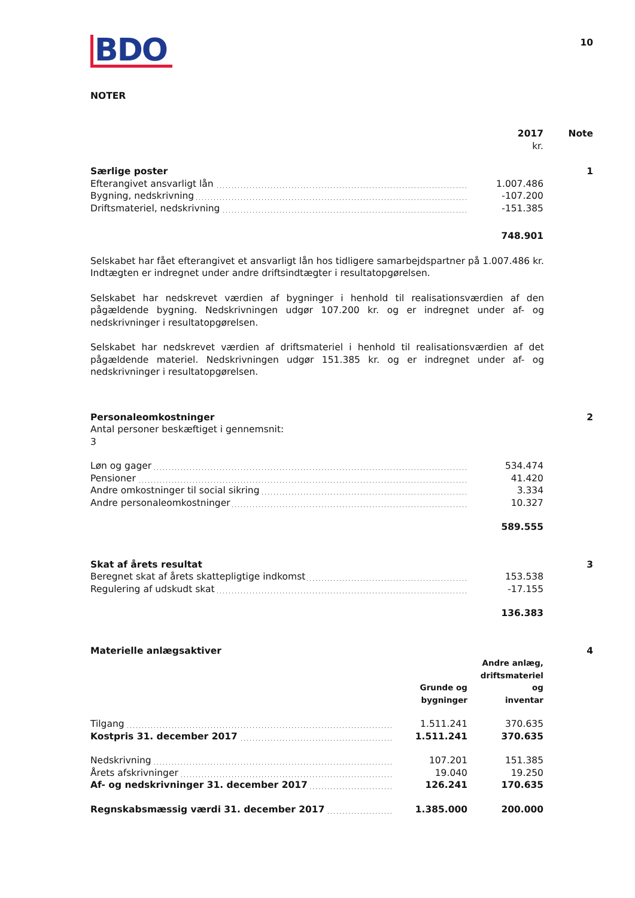BDO
10
NOTER
| | 2017 kr. | Note |
| Særlige poster | | 1 |
| Efterangivet ansvarligt lån | 1.007.486 | |
| Bygning, nedskrivning | -107.200 | |
| Driftsmateriel, nedskrivning | -151.385 | |
| | 748.901 | |
Selskabet har fået efterangivet et ansvarligt lån hos tidligere samarbejdspartner på 1.007.486 kr. Indtægten er indregnet under andre driftsindtægter i resultatopgørelsen.
Selskabet har nedskrevet værdien af bygninger i henhold til realisationsværdien af den pågældende bygning. Nedskrivningen udgør 107.200 kr. og er indregnet under af- og nedskrivninger i resultatopgørelsen.
Selskabet har nedskrevet værdien af driftsmateriel i henhold til realisationsværdien af det pågældende materiel. Nedskrivningen udgør 151.385 kr. og er indregnet under af- og nedskrivninger i resultatopgørelsen.
| Personaleomkostninger | | 2 |
| Antal personer beskæftiget i gennemsnit: 3 | | |
| Løn og gager | 534.474 | |
| Pensioner | 41.420 | |
| Andre omkostninger til social sikring | 3.334 | |
| Andre personaleomkostninger | 10.327 | |
| | 589.555 | |
| Skat af årets resultat | | 3 |
| Beregnet skat af årets skattepligtige indkomst | 153.538 | |
| Regulering af udskudt skat | -17.155 | |
| | 136.383 | |
| Materielle anlægsaktiver | | | 4 |
| | Grunde og bygninger | Andre anlæg, driftsmateriel og inventar | |
| Tilgang | 1.511.241 | 370.635 | |
| Kostpris 31. december 2017 | 1.511.241 | 370.635 | |
| Nedskrivning | 107.201 | 151.385 | |
| Årets afskrivninger | 19.040 | 19.250 | |
| Af- og nedskrivninger 31. december 2017 | 126.241 | 170.635 | |
| Regnskabsmæssig værdi 31. december 2017 | 1.385.000 | 200.000 | |